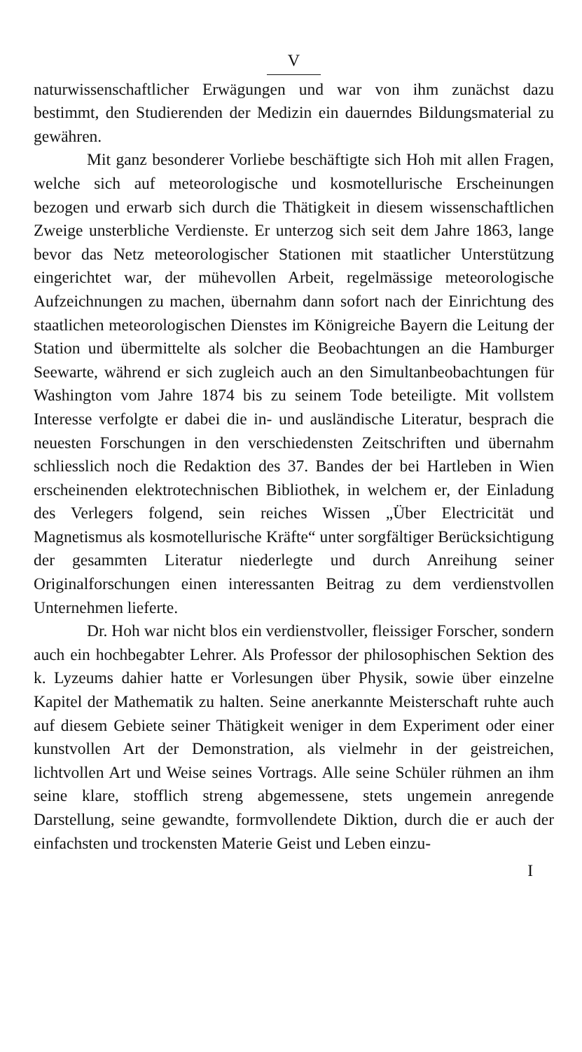V
naturwissenschaftlicher Erwägungen und war von ihm zunächst dazu bestimmt, den Studierenden der Medizin ein dauerndes Bildungsmaterial zu gewähren.
Mit ganz besonderer Vorliebe beschäftigte sich Hoh mit allen Fragen, welche sich auf meteorologische und kosmotellurische Erscheinungen bezogen und erwarb sich durch die Thätigkeit in diesem wissenschaftlichen Zweige unsterbliche Verdienste. Er unterzog sich seit dem Jahre 1863, lange bevor das Netz meteorologischer Stationen mit staatlicher Unterstützung eingerichtet war, der mühevollen Arbeit, regelmässige meteorologische Aufzeichnungen zu machen, übernahm dann sofort nach der Einrichtung des staatlichen meteorologischen Dienstes im Königreiche Bayern die Leitung der Station und übermittelte als solcher die Beobachtungen an die Hamburger Seewarte, während er sich zugleich auch an den Simultanbeobachtungen für Washington vom Jahre 1874 bis zu seinem Tode beteiligte. Mit vollstem Interesse verfolgte er dabei die in- und ausländische Literatur, besprach die neuesten Forschungen in den verschiedensten Zeitschriften und übernahm schliesslich noch die Redaktion des 37. Bandes der bei Hartleben in Wien erscheinenden elektrotechnischen Bibliothek, in welchem er, der Einladung des Verlegers folgend, sein reiches Wissen „Über Electricität und Magnetismus als kosmotellurische Kräfte“ unter sorgfältiger Berücksichtigung der gesammten Literatur niederlegte und durch Anreihung seiner Originalforschungen einen interessanten Beitrag zu dem verdienstvollen Unternehmen lieferte.
Dr. Hoh war nicht blos ein verdienstvoller, fleissiger Forscher, sondern auch ein hochbegabter Lehrer. Als Professor der philosophischen Sektion des k. Lyzeums dahier hatte er Vorlesungen über Physik, sowie über einzelne Kapitel der Mathematik zu halten. Seine anerkannte Meisterschaft ruhte auch auf diesem Gebiete seiner Thätigkeit weniger in dem Experiment oder einer kunstvollen Art der Demonstration, als vielmehr in der geistreichen, lichtvollen Art und Weise seines Vortrags. Alle seine Schüler rühmen an ihm seine klare, stofflich streng abgemessene, stets ungemein anregende Darstellung, seine gewandte, formvollendete Diktion, durch die er auch der einfachsten und trockensten Materie Geist und Leben einzu-
I